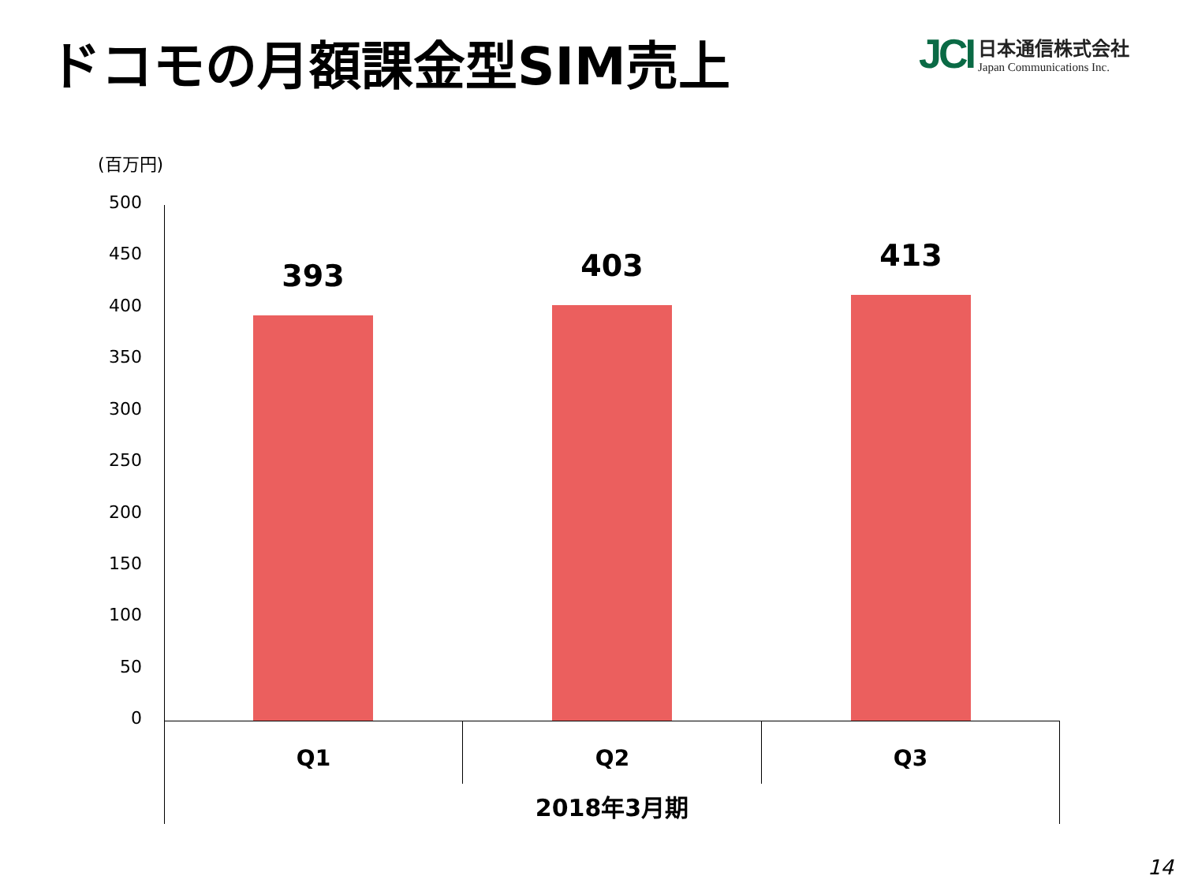ドコモの月額課金型SIM売上
JCI
日本通信株式会社
Japan Communications Inc.
(百万円)
500
450
400
350
300
250
200
150
100
50
0
393 403 413
Q1 Q2 Q3
2018年3月期
14